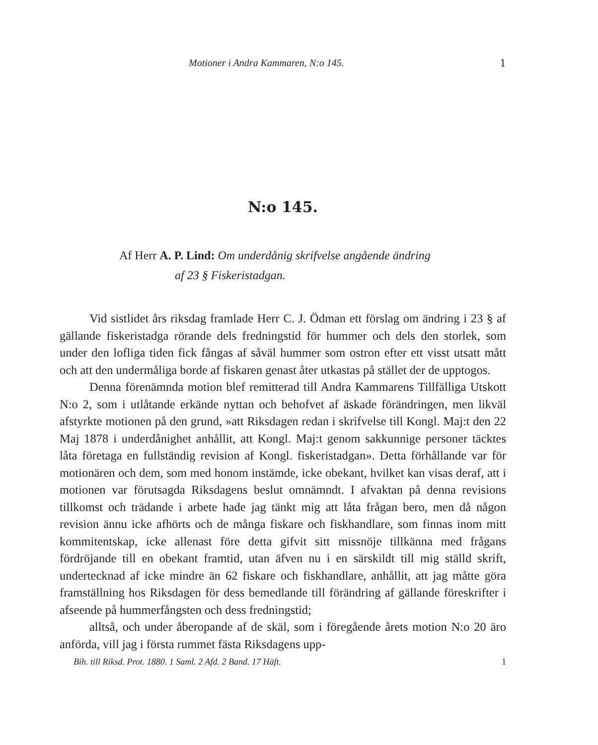Motioner i Andra Kammaren, N:o 145. 1
N:o 145.
Af Herr A. P. Lind: Om underdånig skrifvelse angående ändring
af 23 § Fiskeristadgan.
Vid sistlidet års riksdag framlade Herr C. J. Ödman ett förslag om ändring i 23 § af gällande fiskeristadga rörande dels fredningstid för hummer och dels den storlek, som under den lofliga tiden fick fångas af såväl hummer som ostron efter ett visst utsatt mått och att den undermåliga borde af fiskaren genast åter utkastas på stället der de upptogos.
Denna förenämnda motion blef remitterad till Andra Kammarens Tillfälliga Utskott N:o 2, som i utlåtande erkände nyttan och behofvet af äskade förändringen, men likväl afstyrkte motionen på den grund, »att Riksdagen redan i skrifvelse till Kongl. Maj:t den 22 Maj 1878 i underdånighet anhållit, att Kongl. Maj:t genom sakkunnige personer täcktes låta företaga en fullständig revision af Kongl. fiskeristadgan». Detta förhållande var för motionären och dem, som med honom instämde, icke obekant, hvilket kan visas deraf, att i motionen var förutsagda Riksdagens beslut omnämndt. I afvaktan på denna revisions tillkomst och trädande i arbete hade jag tänkt mig att låta frågan bero, men då någon revision ännu icke afhörts och de många fiskare och fiskhandlare, som finnas inom mitt kommitentskap, icke allenast före detta gifvit sitt missnöje tillkänna med frågans fördröjande till en obekant framtid, utan äfven nu i en särskildt till mig ställd skrift, undertecknad af icke mindre än 62 fiskare och fiskhandlare, anhållit, att jag måtte göra framställning hos Riksdagen för dess bemedlande till förändring af gällande föreskrifter i afseende på hummerfångsten och dess fredningstid;
alltså, och under åberopande af de skäl, som i föregående årets motion N:o 20 äro anförda, vill jag i första rummet fästa Riksdagens upp-
Bih. till Riksd. Prot. 1880. 1 Saml. 2 Afd. 2 Band. 17 Häft. 1